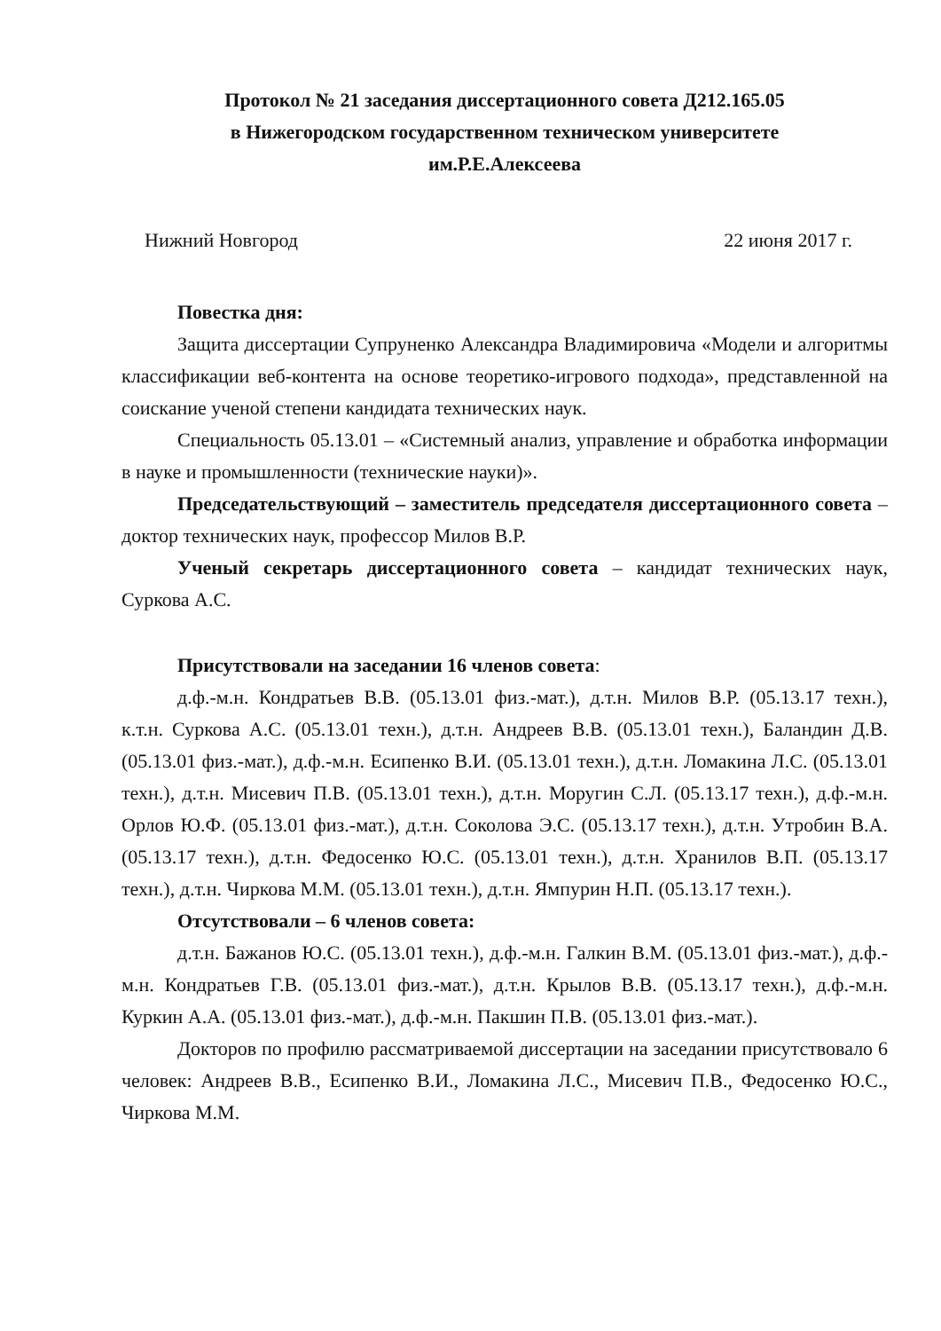Протокол № 21 заседания диссертационного совета Д212.165.05
в Нижегородском государственном техническом университете
им.Р.Е.Алексеева
Нижний Новгород 22 июня 2017 г.
Повестка дня:
Защита диссертации Супруненко Александра Владимировича «Модели и алгоритмы классификации веб-контента на основе теоретико-игрового подхода», представленной на соискание ученой степени кандидата технических наук.
Специальность 05.13.01 – «Системный анализ, управление и обработка информации в науке и промышленности (технические науки)».
Председательствующий – заместитель председателя диссертационного совета – доктор технических наук, профессор Милов В.Р.
Ученый секретарь диссертационного совета – кандидат технических наук, Суркова А.С.
Присутствовали на заседании 16 членов совета:
д.ф.-м.н. Кондратьев В.В. (05.13.01 физ.-мат.), д.т.н. Милов В.Р. (05.13.17 техн.), к.т.н. Суркова А.С. (05.13.01 техн.), д.т.н. Андреев В.В. (05.13.01 техн.), Баландин Д.В. (05.13.01 физ.-мат.), д.ф.-м.н. Есипенко В.И. (05.13.01 техн.), д.т.н. Ломакина Л.С. (05.13.01 техн.), д.т.н. Мисевич П.В. (05.13.01 техн.), д.т.н. Моругин С.Л. (05.13.17 техн.), д.ф.-м.н. Орлов Ю.Ф. (05.13.01 физ.-мат.), д.т.н. Соколова Э.С. (05.13.17 техн.), д.т.н. Утробин В.А. (05.13.17 техн.), д.т.н. Федосенко Ю.С. (05.13.01 техн.), д.т.н. Хранилов В.П. (05.13.17 техн.), д.т.н. Чиркова М.М. (05.13.01 техн.), д.т.н. Ямпурин Н.П. (05.13.17 техн.).
Отсутствовали – 6 членов совета:
д.т.н. Бажанов Ю.С. (05.13.01 техн.), д.ф.-м.н. Галкин В.М. (05.13.01 физ.-мат.), д.ф.-м.н. Кондратьев Г.В. (05.13.01 физ.-мат.), д.т.н. Крылов В.В. (05.13.17 техн.), д.ф.-м.н. Куркин А.А. (05.13.01 физ.-мат.), д.ф.-м.н. Пакшин П.В. (05.13.01 физ.-мат.).
Докторов по профилю рассматриваемой диссертации на заседании присутствовало 6 человек: Андреев В.В., Есипенко В.И., Ломакина Л.С., Мисевич П.В., Федосенко Ю.С., Чиркова М.М.